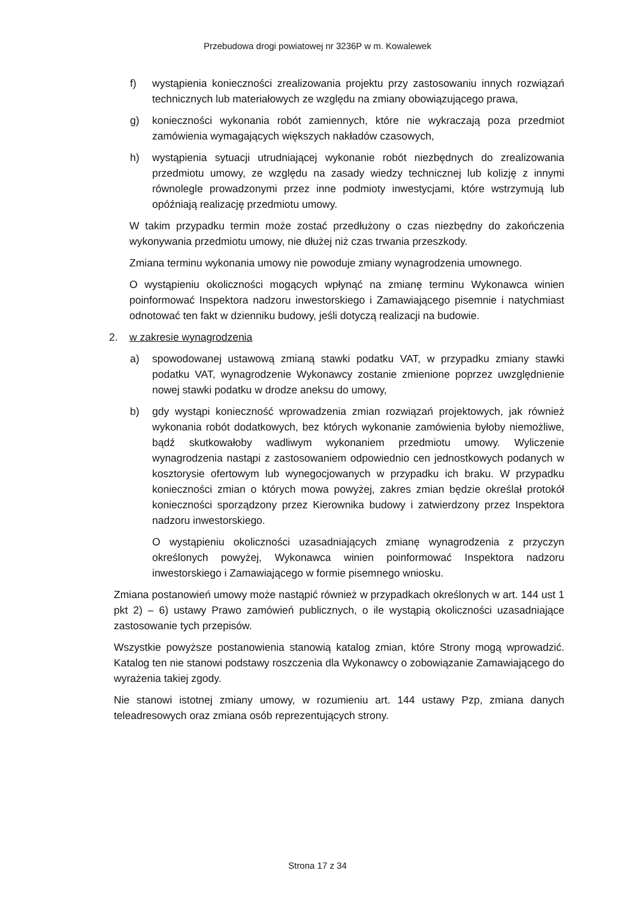Przebudowa drogi powiatowej nr 3236P w m. Kowalewek
f) wystąpienia konieczności zrealizowania projektu przy zastosowaniu innych rozwiązań technicznych lub materiałowych ze względu na zmiany obowiązującego prawa,
g) konieczności wykonania robót zamiennych, które nie wykraczają poza przedmiot zamówienia wymagających większych nakładów czasowych,
h) wystąpienia sytuacji utrudniającej wykonanie robót niezbędnych do zrealizowania przedmiotu umowy, ze względu na zasady wiedzy technicznej lub kolizję z innymi równolegle prowadzonymi przez inne podmioty inwestycjami, które wstrzymują lub opóźniają realizację przedmiotu umowy.
W takim przypadku termin może zostać przedłużony o czas niezbędny do zakończenia wykonywania przedmiotu umowy, nie dłużej niż czas trwania przeszkody.
Zmiana terminu wykonania umowy nie powoduje zmiany wynagrodzenia umownego.
O wystąpieniu okoliczności mogących wpłynąć na zmianę terminu Wykonawca winien poinformować Inspektora nadzoru inwestorskiego i Zamawiającego pisemnie i natychmiast odnotować ten fakt w dzienniku budowy, jeśli dotyczą realizacji na budowie.
2. w zakresie wynagrodzenia
a) spowodowanej ustawową zmianą stawki podatku VAT, w przypadku zmiany stawki podatku VAT, wynagrodzenie Wykonawcy zostanie zmienione poprzez uwzględnienie nowej stawki podatku w drodze aneksu do umowy,
b) gdy wystąpi konieczność wprowadzenia zmian rozwiązań projektowych, jak również wykonania robót dodatkowych, bez których wykonanie zamówienia byłoby niemożliwe, bądź skutkowałoby wadliwym wykonaniem przedmiotu umowy. Wyliczenie wynagrodzenia nastąpi z zastosowaniem odpowiednio cen jednostkowych podanych w kosztorysie ofertowym lub wynegocjowanych w przypadku ich braku. W przypadku konieczności zmian o których mowa powyżej, zakres zmian będzie określał protokół konieczności sporządzony przez Kierownika budowy i zatwierdzony przez Inspektora nadzoru inwestorskiego.
O wystąpieniu okoliczności uzasadniających zmianę wynagrodzenia z przyczyn określonych powyżej, Wykonawca winien poinformować Inspektora nadzoru inwestorskiego i Zamawiającego w formie pisemnego wniosku.
Zmiana postanowień umowy może nastąpić również w przypadkach określonych w art. 144 ust 1 pkt 2) – 6) ustawy Prawo zamówień publicznych, o ile wystąpią okoliczności uzasadniające zastosowanie tych przepisów.
Wszystkie powyższe postanowienia stanowią katalog zmian, które Strony mogą wprowadzić. Katalog ten nie stanowi podstawy roszczenia dla Wykonawcy o zobowiązanie Zamawiającego do wyrażenia takiej zgody.
Nie stanowi istotnej zmiany umowy, w rozumieniu art. 144 ustawy Pzp, zmiana danych teleadresowych oraz zmiana osób reprezentujących strony.
Strona 17 z 34